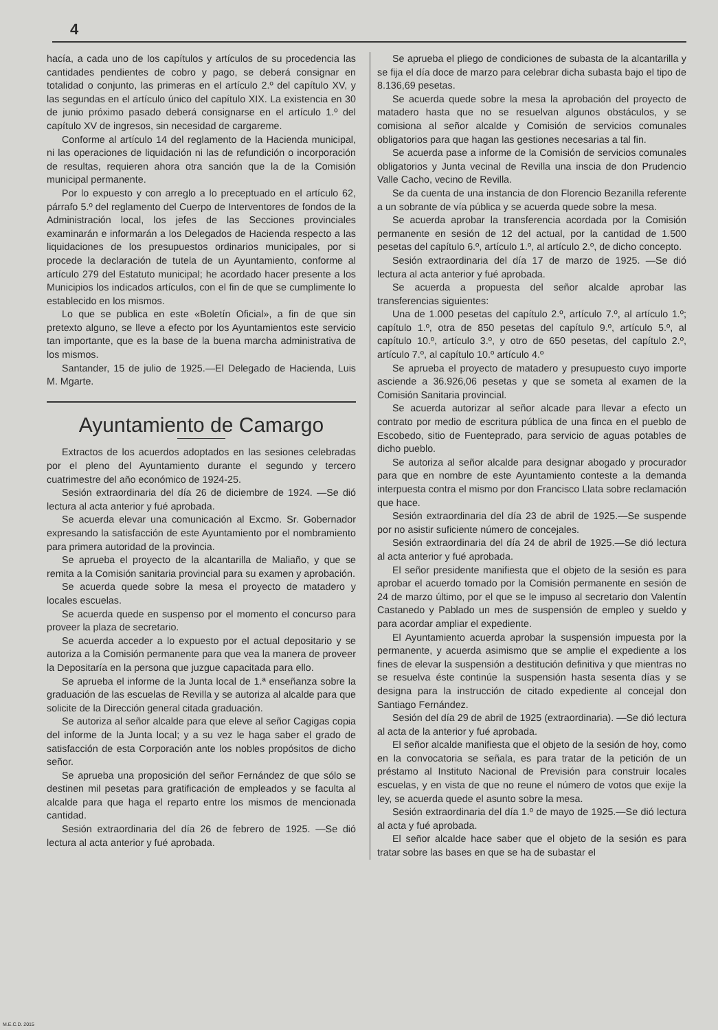4
hacía, a cada uno de los capítulos y artículos de su procedencia las cantidades pendientes de cobro y pago, se deberá consignar en totalidad o conjunto, las primeras en el artículo 2.º del capítulo XV, y las segundas en el artículo único del capítulo XIX. La existencia en 30 de junio próximo pasado deberá consignarse en el artículo 1.º del capítulo XV de ingresos, sin necesidad de cargareme.
Conforme al artículo 14 del reglamento de la Hacienda municipal, ni las operaciones de liquidación ni las de refundición o incorporación de resultas, requieren ahora otra sanción que la de la Comisión municipal permanente.
Por lo expuesto y con arreglo a lo preceptuado en el artículo 62, párrafo 5.º del reglamento del Cuerpo de Interventores de fondos de la Administración local, los jefes de las Secciones provinciales examinarán e informarán a los Delegados de Hacienda respecto a las liquidaciones de los presupuestos ordinarios municipales, por si procede la declaración de tutela de un Ayuntamiento, conforme al artículo 279 del Estatuto municipal; he acordado hacer presente a los Municipios los indicados artículos, con el fin de que se cumplimente lo establecido en los mismos.
Lo que se publica en este «Boletín Oficial», a fin de que sin pretexto alguno, se lleve a efecto por los Ayuntamientos este servicio tan importante, que es la base de la buena marcha administrativa de los mismos.
Santander, 15 de julio de 1925.—El Delegado de Hacienda, Luis M. Mgarte.
Ayuntamiento de Camargo
Extractos de los acuerdos adoptados en las sesiones celebradas por el pleno del Ayuntamiento durante el segundo y tercero cuatrimestre del año económico de 1924-25.
Sesión extraordinaria del día 26 de diciembre de 1924. —Se dió lectura al acta anterior y fué aprobada.
Se acuerda elevar una comunicación al Excmo. Sr. Gobernador expresando la satisfacción de este Ayuntamiento por el nombramiento para primera autoridad de la provincia.
Se aprueba el proyecto de la alcantarilla de Maliaño, y que se remita a la Comisión sanitaria provincial para su examen y aprobación.
Se acuerda quede sobre la mesa el proyecto de matadero y locales escuelas.
Se acuerda quede en suspenso por el momento el concurso para proveer la plaza de secretario.
Se acuerda acceder a lo expuesto por el actual depositario y se autoriza a la Comisión permanente para que vea la manera de proveer la Depositaría en la persona que juzgue capacitada para ello.
Se aprueba el informe de la Junta local de 1.ª enseñanza sobre la graduación de las escuelas de Revilla y se autoriza al alcalde para que solicite de la Dirección general citada graduación.
Se autoriza al señor alcalde para que eleve al señor Cagigas copia del informe de la Junta local; y a su vez le haga saber el grado de satisfacción de esta Corporación ante los nobles propósitos de dicho señor.
Se aprueba una proposición del señor Fernández de que sólo se destinen mil pesetas para gratificación de empleados y se faculta al alcalde para que haga el reparto entre los mismos de mencionada cantidad.
Sesión extraordinaria del día 26 de febrero de 1925. —Se dió lectura al acta anterior y fué aprobada.
Se aprueba el pliego de condiciones de subasta de la alcantarilla y se fija el día doce de marzo para celebrar dicha subasta bajo el tipo de 8.136,69 pesetas.
Se acuerda quede sobre la mesa la aprobación del proyecto de matadero hasta que no se resuelvan algunos obstáculos, y se comisiona al señor alcalde y Comisión de servicios comunales obligatorios para que hagan las gestiones necesarias a tal fin.
Se acuerda pase a informe de la Comisión de servicios comunales obligatorios y Junta vecinal de Revilla una inscia de don Prudencio Valle Cacho, vecino de Revilla.
Se da cuenta de una instancia de don Florencio Bezanilla referente a un sobrante de vía pública y se acuerda quede sobre la mesa.
Se acuerda aprobar la transferencia acordada por la Comisión permanente en sesión de 12 del actual, por la cantidad de 1.500 pesetas del capítulo 6.º, artículo 1.º, al artículo 2.º, de dicho concepto.
Sesión extraordinaria del día 17 de marzo de 1925. —Se dió lectura al acta anterior y fué aprobada.
Se acuerda a propuesta del señor alcalde aprobar las transferencias siguientes:
Una de 1.000 pesetas del capítulo 2.º, artículo 7.º, al artículo 1.º; capítulo 1.º, otra de 850 pesetas del capítulo 9.º, artículo 5.º, al capítulo 10.º, artículo 3.º, y otro de 650 pesetas, del capítulo 2.º, artículo 7.º, al capítulo 10.º artículo 4.º
Se aprueba el proyecto de matadero y presupuesto cuyo importe asciende a 36.926,06 pesetas y que se someta al examen de la Comisión Sanitaria provincial.
Se acuerda autorizar al señor alcade para llevar a efecto un contrato por medio de escritura pública de una finca en el pueblo de Escobedo, sitio de Fuenteprado, para servicio de aguas potables de dicho pueblo.
Se autoriza al señor alcalde para designar abogado y procurador para que en nombre de este Ayuntamiento conteste a la demanda interpuesta contra el mismo por don Francisco Llata sobre reclamación que hace.
Sesión extraordinaria del día 23 de abril de 1925.—Se suspende por no asistir suficiente número de concejales.
Sesión extraordinaria del día 24 de abril de 1925.—Se dió lectura al acta anterior y fué aprobada.
El señor presidente manifiesta que el objeto de la sesión es para aprobar el acuerdo tomado por la Comisión permanente en sesión de 24 de marzo último, por el que se le impuso al secretario don Valentín Castanedo y Pablado un mes de suspensión de empleo y sueldo y para acordar ampliar el expediente.
El Ayuntamiento acuerda aprobar la suspensión impuesta por la permanente, y acuerda asimismo que se amplie el expediente a los fines de elevar la suspensión a destitución definitiva y que mientras no se resuelva éste continúe la suspensión hasta sesenta días y se designa para la instrucción de citado expediente al concejal don Santiago Fernández.
Sesión del día 29 de abril de 1925 (extraordinaria). —Se dió lectura al acta de la anterior y fué aprobada.
El señor alcalde manifiesta que el objeto de la sesión de hoy, como en la convocatoria se señala, es para tratar de la petición de un préstamo al Instituto Nacional de Previsión para construir locales escuelas, y en vista de que no reune el número de votos que exije la ley, se acuerda quede el asunto sobre la mesa.
Sesión extraordinaria del día 1.º de mayo de 1925.—Se dió lectura al acta y fué aprobada.
El señor alcalde hace saber que el objeto de la sesión es para tratar sobre las bases en que se ha de subastar el
M.E.C.D. 2015